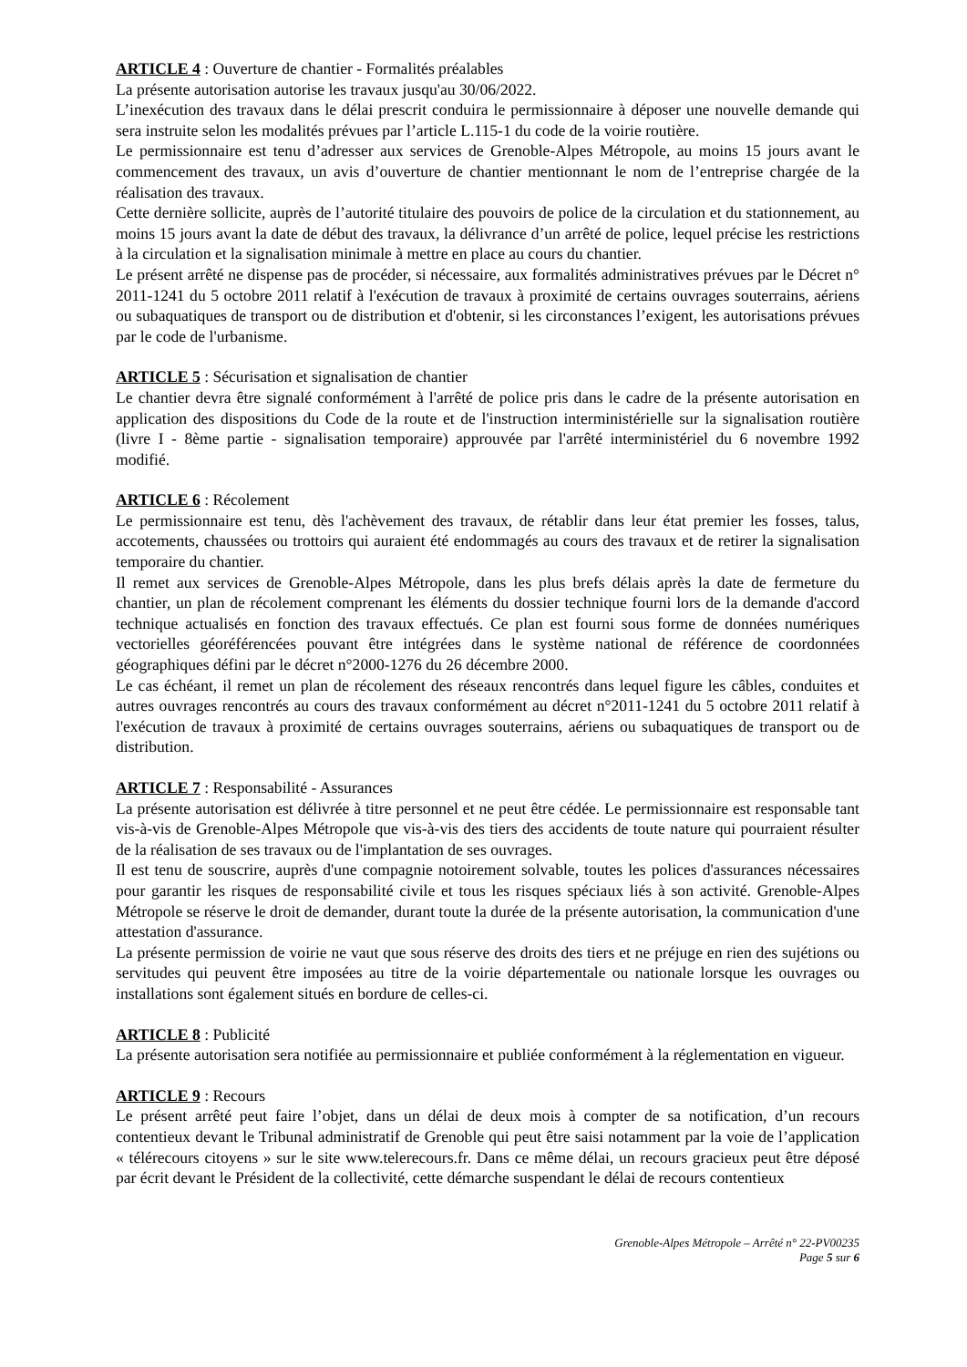ARTICLE 4 : Ouverture de chantier - Formalités préalables
La présente autorisation autorise les travaux jusqu'au 30/06/2022.
L’inexécution des travaux dans le délai prescrit conduira le permissionnaire à déposer une nouvelle demande qui sera instruite selon les modalités prévues par l’article L.115-1 du code de la voirie routière.
Le permissionnaire est tenu d’adresser aux services de Grenoble-Alpes Métropole, au moins 15 jours avant le commencement des travaux, un avis d’ouverture de chantier mentionnant le nom de l’entreprise chargée de la réalisation des travaux.
Cette dernière sollicite, auprès de l’autorité titulaire des pouvoirs de police de la circulation et du stationnement, au moins 15 jours avant la date de début des travaux, la délivrance d’un arrêté de police, lequel précise les restrictions à la circulation et la signalisation minimale à mettre en place au cours du chantier.
Le présent arrêté ne dispense pas de procéder, si nécessaire, aux formalités administratives prévues par le Décret n° 2011-1241 du 5 octobre 2011 relatif à l'exécution de travaux à proximité de certains ouvrages souterrains, aériens ou subaquatiques de transport ou de distribution et d'obtenir, si les circonstances l’exigent, les autorisations prévues par le code de l'urbanisme.
ARTICLE 5 : Sécurisation et signalisation de chantier
Le chantier devra être signalé conformément à l'arrêté de police pris dans le cadre de la présente autorisation en application des dispositions du Code de la route et de l'instruction interministérielle sur la signalisation routière (livre I - 8ème partie - signalisation temporaire) approuvée par l'arrêté interministériel du 6 novembre 1992 modifié.
ARTICLE 6 : Récolement
Le permissionnaire est tenu, dès l'achèvement des travaux, de rétablir dans leur état premier les fosses, talus, accotements, chaussées ou trottoirs qui auraient été endommagés au cours des travaux et de retirer la signalisation temporaire du chantier.
Il remet aux services de Grenoble-Alpes Métropole, dans les plus brefs délais après la date de fermeture du chantier, un plan de récolement comprenant les éléments du dossier technique fourni lors de la demande d'accord technique actualisés en fonction des travaux effectués. Ce plan est fourni sous forme de données numériques vectorielles géoréférencées pouvant être intégrées dans le système national de référence de coordonnées géographiques défini par le décret n°2000-1276 du 26 décembre 2000.
Le cas échéant, il remet un plan de récolement des réseaux rencontrés dans lequel figure les câbles, conduites et autres ouvrages rencontrés au cours des travaux conformément au décret n°2011-1241 du 5 octobre 2011 relatif à l'exécution de travaux à proximité de certains ouvrages souterrains, aériens ou subaquatiques de transport ou de distribution.
ARTICLE 7 : Responsabilité - Assurances
La présente autorisation est délivrée à titre personnel et ne peut être cédée. Le permissionnaire est responsable tant vis-à-vis de Grenoble-Alpes Métropole que vis-à-vis des tiers des accidents de toute nature qui pourraient résulter de la réalisation de ses travaux ou de l'implantation de ses ouvrages.
Il est tenu de souscrire, auprès d'une compagnie notoirement solvable, toutes les polices d'assurances nécessaires pour garantir les risques de responsabilité civile et tous les risques spéciaux liés à son activité. Grenoble-Alpes Métropole se réserve le droit de demander, durant toute la durée de la présente autorisation, la communication d'une attestation d'assurance.
La présente permission de voirie ne vaut que sous réserve des droits des tiers et ne préjuge en rien des sujétions ou servitudes qui peuvent être imposées au titre de la voirie départementale ou nationale lorsque les ouvrages ou installations sont également situés en bordure de celles-ci.
ARTICLE 8 : Publicité
La présente autorisation sera notifiée au permissionnaire et publiée conformément à la réglementation en vigueur.
ARTICLE 9 : Recours
Le présent arrêté peut faire l’objet, dans un délai de deux mois à compter de sa notification, d’un recours contentieux devant le Tribunal administratif de Grenoble qui peut être saisi notamment par la voie de l’application « télérecours citoyens » sur le site www.telerecours.fr. Dans ce même délai, un recours gracieux peut être déposé par écrit devant le Président de la collectivité, cette démarche suspendant le délai de recours contentieux
Grenoble-Alpes Métropole – Arrêté n° 22-PV00235
Page 5 sur 6